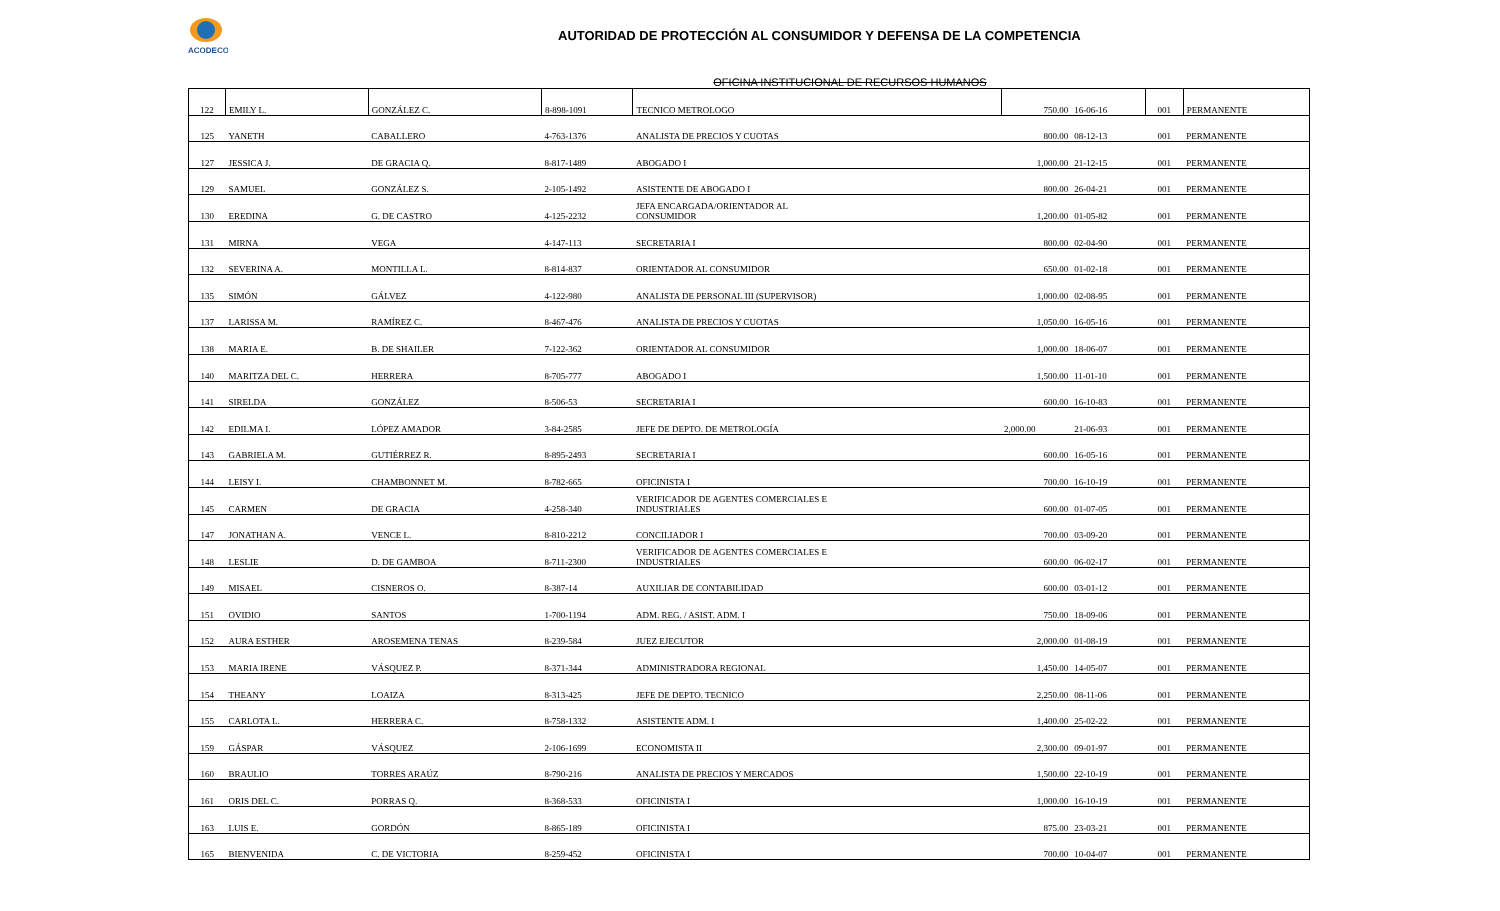ACODECO
AUTORIDAD DE PROTECCIÓN AL CONSUMIDOR Y DEFENSA DE LA COMPETENCIA
OFICINA INSTITUCIONAL DE RECURSOS HUMANOS
| 122 | EMILY L. | GONZÁLEZ C. | 8-898-1091 | TECNICO METROLOGO | 750.00 | 16-06-16 | 001 | PERMANENTE |
| 125 | YANETH | CABALLERO | 4-763-1376 | ANALISTA DE PRECIOS Y CUOTAS | 800.00 | 08-12-13 | 001 | PERMANENTE |
| 127 | JESSICA J. | DE GRACIA Q. | 8-817-1489 | ABOGADO I | 1,000.00 | 21-12-15 | 001 | PERMANENTE |
| 129 | SAMUEL | GONZÁLEZ S. | 2-105-1492 | ASISTENTE DE ABOGADO I | 800.00 | 26-04-21 | 001 | PERMANENTE |
| 130 | EREDINA | G. DE CASTRO | 4-125-2232 | JEFA ENCARGADA/ORIENTADOR AL CONSUMIDOR | 1,200.00 | 01-05-82 | 001 | PERMANENTE |
| 131 | MIRNA | VEGA | 4-147-113 | SECRETARIA I | 800.00 | 02-04-90 | 001 | PERMANENTE |
| 132 | SEVERINA A. | MONTILLA L. | 8-814-837 | ORIENTADOR AL CONSUMIDOR | 650.00 | 01-02-18 | 001 | PERMANENTE |
| 135 | SIMÓN | GÁLVEZ | 4-122-980 | ANALISTA DE PERSONAL III (SUPERVISOR) | 1,000.00 | 02-08-95 | 001 | PERMANENTE |
| 137 | LARISSA M. | RAMÍREZ C. | 8-467-476 | ANALISTA DE PRECIOS Y CUOTAS | 1,050.00 | 16-05-16 | 001 | PERMANENTE |
| 138 | MARIA E. | B. DE SHAILER | 7-122-362 | ORIENTADOR AL CONSUMIDOR | 1,000.00 | 18-06-07 | 001 | PERMANENTE |
| 140 | MARITZA DEL C. | HERRERA | 8-705-777 | ABOGADO I | 1,500.00 | 11-01-10 | 001 | PERMANENTE |
| 141 | SIRELDA | GONZÁLEZ | 8-506-53 | SECRETARIA I | 600.00 | 16-10-83 | 001 | PERMANENTE |
| 142 | EDILMA I. | LÓPEZ AMADOR | 3-84-2585 | JEFE DE DEPTO. DE METROLOGÍA | 2,000.00 | 21-06-93 | 001 | PERMANENTE |
| 143 | GABRIELA M. | GUTIÉRREZ R. | 8-895-2493 | SECRETARIA I | 600.00 | 16-05-16 | 001 | PERMANENTE |
| 144 | LEISY I. | CHAMBONNET M. | 8-782-665 | OFICINISTA I | 700.00 | 16-10-19 | 001 | PERMANENTE |
| 145 | CARMEN | DE GRACIA | 4-258-340 | VERIFICADOR DE AGENTES COMERCIALES E INDUSTRIALES | 600.00 | 01-07-05 | 001 | PERMANENTE |
| 147 | JONATHAN A. | VENCE L. | 8-810-2212 | CONCILIADOR I | 700.00 | 03-09-20 | 001 | PERMANENTE |
| 148 | LESLIE | D. DE GAMBOA | 8-711-2300 | VERIFICADOR DE AGENTES COMERCIALES E INDUSTRIALES | 600.00 | 06-02-17 | 001 | PERMANENTE |
| 149 | MISAEL | CISNEROS O. | 8-387-14 | AUXILIAR DE CONTABILIDAD | 600.00 | 03-01-12 | 001 | PERMANENTE |
| 151 | OVIDIO | SANTOS | 1-700-1194 | ADM. REG. / ASIST. ADM. I | 750.00 | 18-09-06 | 001 | PERMANENTE |
| 152 | AURA ESTHER | AROSEMENA TENAS | 8-239-584 | JUEZ EJECUTOR | 2,000.00 | 01-08-19 | 001 | PERMANENTE |
| 153 | MARIA IRENE | VÁSQUEZ P. | 8-371-344 | ADMINISTRADORA REGIONAL | 1,450.00 | 14-05-07 | 001 | PERMANENTE |
| 154 | THEANY | LOAIZA | 8-313-425 | JEFE DE DEPTO. TECNICO | 2,250.00 | 08-11-06 | 001 | PERMANENTE |
| 155 | CARLOTA L. | HERRERA C. | 8-758-1332 | ASISTENTE ADM. I | 1,400.00 | 25-02-22 | 001 | PERMANENTE |
| 159 | GÁSPAR | VÁSQUEZ | 2-106-1699 | ECONOMISTA II | 2,300.00 | 09-01-97 | 001 | PERMANENTE |
| 160 | BRAULIO | TORRES ARAÚZ | 8-790-216 | ANALISTA DE PRECIOS Y MERCADOS | 1,500.00 | 22-10-19 | 001 | PERMANENTE |
| 161 | ORIS DEL C. | PORRAS Q. | 8-368-533 | OFICINISTA I | 1,000.00 | 16-10-19 | 001 | PERMANENTE |
| 163 | LUIS E. | GORDÓN | 8-865-189 | OFICINISTA I | 875.00 | 23-03-21 | 001 | PERMANENTE |
| 165 | BIENVENIDA | C. DE VICTORIA | 8-259-452 | OFICINISTA I | 700.00 | 10-04-07 | 001 | PERMANENTE |